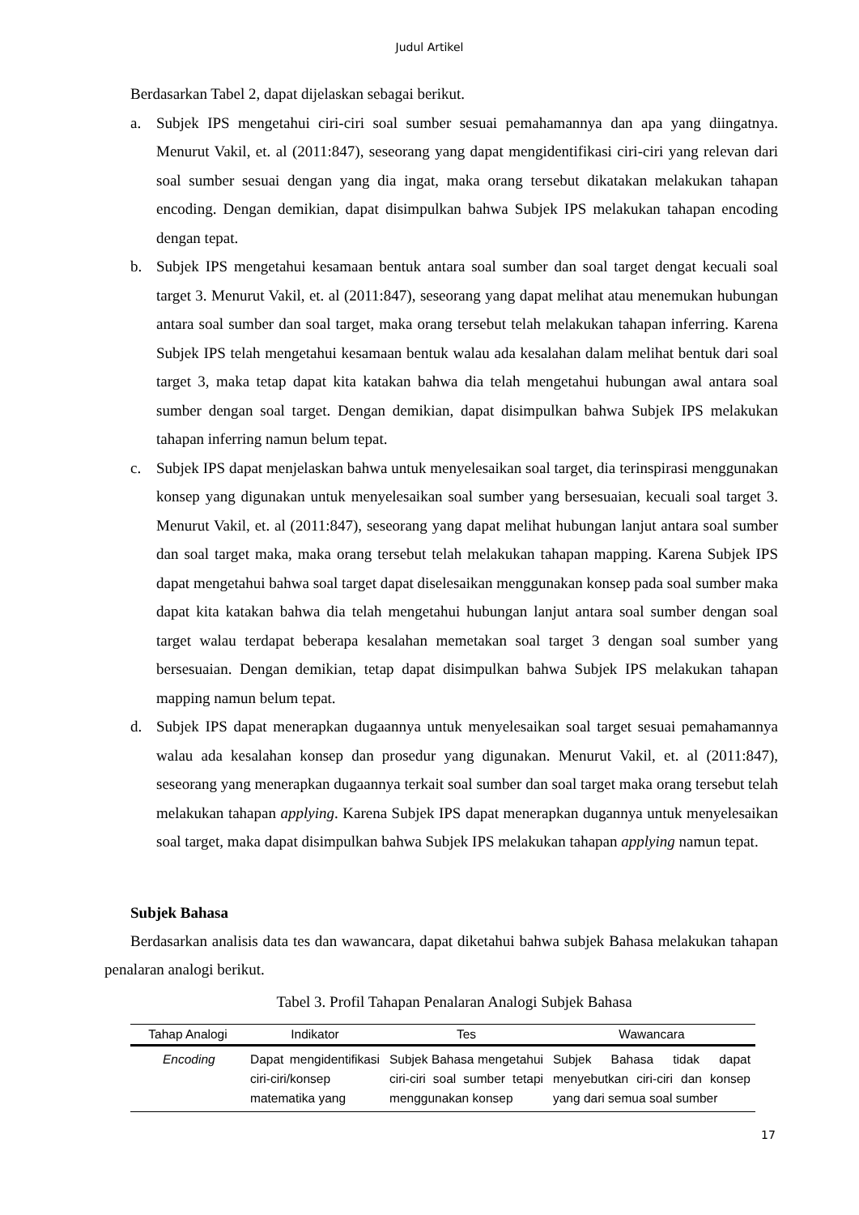Judul Artikel
Berdasarkan Tabel 2, dapat dijelaskan sebagai berikut.
a. Subjek IPS mengetahui ciri-ciri soal sumber sesuai pemahamannya dan apa yang diingatnya. Menurut Vakil, et. al (2011:847), seseorang yang dapat mengidentifikasi ciri-ciri yang relevan dari soal sumber sesuai dengan yang dia ingat, maka orang tersebut dikatakan melakukan tahapan encoding. Dengan demikian, dapat disimpulkan bahwa Subjek IPS melakukan tahapan encoding dengan tepat.
b. Subjek IPS mengetahui kesamaan bentuk antara soal sumber dan soal target dengat kecuali soal target 3. Menurut Vakil, et. al (2011:847), seseorang yang dapat melihat atau menemukan hubungan antara soal sumber dan soal target, maka orang tersebut telah melakukan tahapan inferring. Karena Subjek IPS telah mengetahui kesamaan bentuk walau ada kesalahan dalam melihat bentuk dari soal target 3, maka tetap dapat kita katakan bahwa dia telah mengetahui hubungan awal antara soal sumber dengan soal target. Dengan demikian, dapat disimpulkan bahwa Subjek IPS melakukan tahapan inferring namun belum tepat.
c. Subjek IPS dapat menjelaskan bahwa untuk menyelesaikan soal target, dia terinspirasi menggunakan konsep yang digunakan untuk menyelesaikan soal sumber yang bersesuaian, kecuali soal target 3. Menurut Vakil, et. al (2011:847), seseorang yang dapat melihat hubungan lanjut antara soal sumber dan soal target maka, maka orang tersebut telah melakukan tahapan mapping. Karena Subjek IPS dapat mengetahui bahwa soal target dapat diselesaikan menggunakan konsep pada soal sumber maka dapat kita katakan bahwa dia telah mengetahui hubungan lanjut antara soal sumber dengan soal target walau terdapat beberapa kesalahan memetakan soal target 3 dengan soal sumber yang bersesuaian. Dengan demikian, tetap dapat disimpulkan bahwa Subjek IPS melakukan tahapan mapping namun belum tepat.
d. Subjek IPS dapat menerapkan dugaannya untuk menyelesaikan soal target sesuai pemahamannya walau ada kesalahan konsep dan prosedur yang digunakan. Menurut Vakil, et. al (2011:847), seseorang yang menerapkan dugaannya terkait soal sumber dan soal target maka orang tersebut telah melakukan tahapan applying. Karena Subjek IPS dapat menerapkan dugannya untuk menyelesaikan soal target, maka dapat disimpulkan bahwa Subjek IPS melakukan tahapan applying namun tepat.
Subjek Bahasa
Berdasarkan analisis data tes dan wawancara, dapat diketahui bahwa subjek Bahasa melakukan tahapan penalaran analogi berikut.
Tabel 3. Profil Tahapan Penalaran Analogi Subjek Bahasa
| Tahap Analogi | Indikator | Tes | Wawancara |
| --- | --- | --- | --- |
| Encoding | Dapat mengidentifikasi ciri-ciri/konsep matematika yang | Subjek Bahasa mengetahui ciri-ciri soal sumber tetapi menggunakan konsep | Subjek Bahasa tidak dapat menyebutkan ciri-ciri dan konsep yang dari semua soal sumber |
17